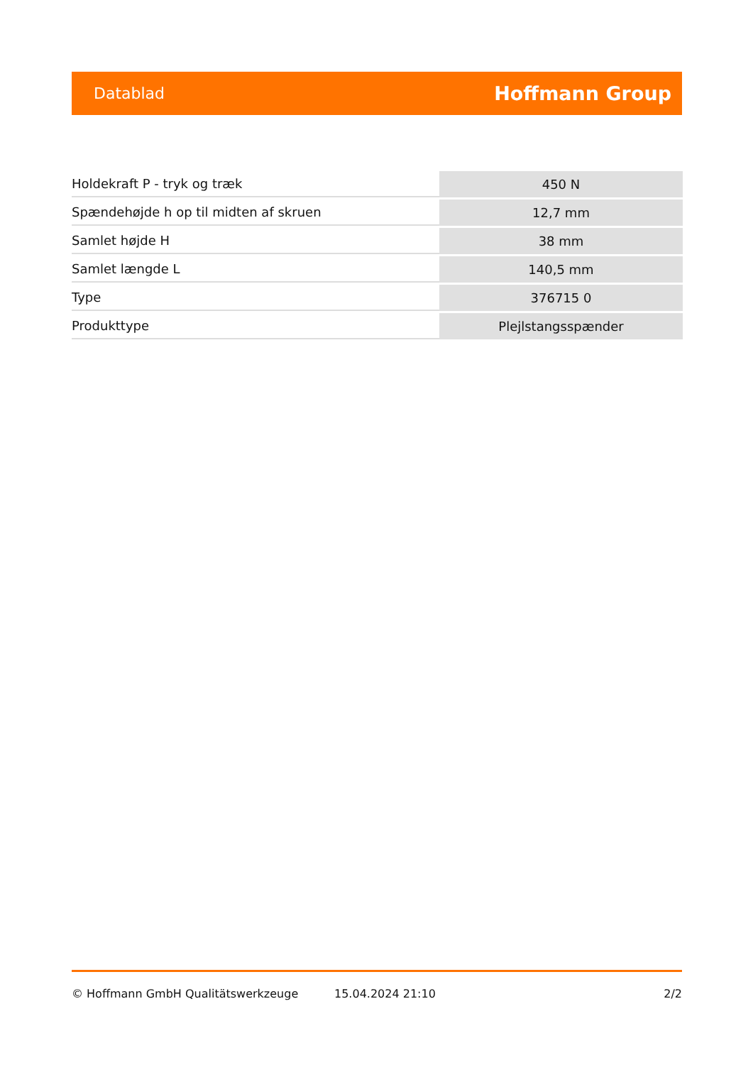Datablad Hoffmann Group
| Holdekraft P - tryk og træk | 450 N |
| Spændehøjde h op til midten af skruen | 12,7 mm |
| Samlet højde H | 38 mm |
| Samlet længde L | 140,5 mm |
| Type | 376715 0 |
| Produkttype | Plejlstangsspænder |
© Hoffmann GmbH Qualitätswerkzeuge 15.04.2024 21:10 2/2